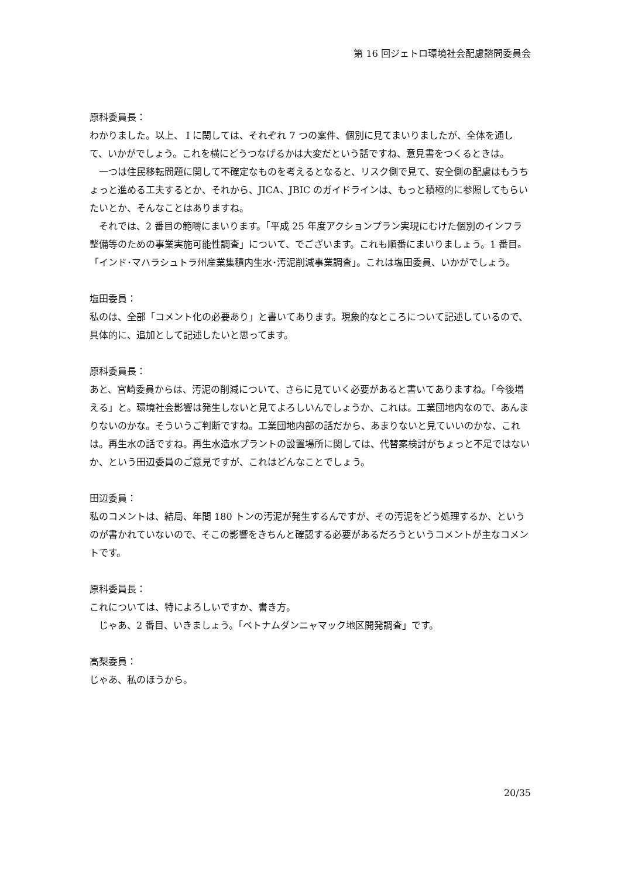第 16 回ジェトロ環境社会配慮諮問委員会
原科委員長：
わかりました。以上、 I に関しては、それぞれ 7 つの案件、個別に見てまいりましたが、全体を通して、いかがでしょう。これを横にどうつなげるかは大変だという話ですね、意見書をつくるときは。
一つは住民移転問題に関して不確定なものを考えるとなると、リスク側で見て、安全側の配慮はもうちょっと進める工夫するとか、それから、JICA、JBIC のガイドラインは、もっと積極的に参照してもらいたいとか、そんなことはありますね。
それでは、2 番目の範疇にまいります。「平成 25 年度アクションプラン実現にむけた個別のインフラ整備等のための事業実施可能性調査」について、でございます。これも順番にまいりましょう。1 番目。「インド･マハラシュトラ州産業集積内生水･汚泥削減事業調査」。これは塩田委員、いかがでしょう。
塩田委員：
私のは、全部「コメント化の必要あり」と書いてあります。現象的なところについて記述しているので、具体的に、追加として記述したいと思ってます。
原科委員長：
あと、宮崎委員からは、汚泥の削減について、さらに見ていく必要があると書いてありますね。「今後増える」と。環境社会影響は発生しないと見てよろしいんでしょうか、これは。工業団地内なので、あんまりないのかな。そういうご判断ですね。工業団地内部の話だから、あまりないと見ていいのかな、これは。再生水の話ですね。再生水造水プラントの設置場所に関しては、代替案検討がちょっと不足ではないか、という田辺委員のご意見ですが、これはどんなことでしょう。
田辺委員：
私のコメントは、結局、年間 180 トンの汚泥が発生するんですが、その汚泥をどう処理するか、というのが書かれていないので、そこの影響をきちんと確認する必要があるだろうというコメントが主なコメントです。
原科委員長：
これについては、特によろしいですか、書き方。
じゃあ、2 番目、いきましょう。「ベトナムダンニャマック地区開発調査」です。
高梨委員：
じゃあ、私のほうから。
20/35